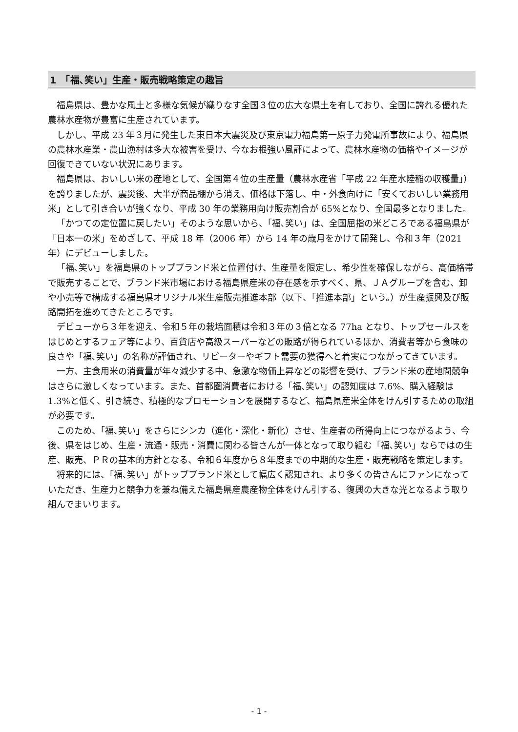1　「福､笑い」生産・販売戦略策定の趣旨
福島県は、豊かな風土と多様な気候が織りなす全国３位の広大な県土を有しており、全国に誇れる優れた農林水産物が豊富に生産されています。
しかし、平成 23 年３月に発生した東日本大震災及び東京電力福島第一原子力発電所事故により、福島県の農林水産業・農山漁村は多大な被害を受け、今なお根強い風評によって、農林水産物の価格やイメージが回復できていない状況にあります。
福島県は、おいしい米の産地として、全国第４位の生産量（農林水産省「平成 22 年産水陸稲の収穫量」）を誇りましたが、震災後、大半が商品棚から消え、価格は下落し、中・外食向けに「安くておいしい業務用米」として引き合いが強くなり、平成 30 年の業務用向け販売割合が 65%となり、全国最多となりました。
「かつての定位置に戻したい」そのような思いから、「福､笑い」は、全国屈指の米どころである福島県が「日本一の米」をめざして、平成 18 年（2006 年）から 14 年の歳月をかけて開発し、令和３年（2021 年）にデビューしました。
「福､笑い」を福島県のトップブランド米と位置付け、生産量を限定し、希少性を確保しながら、高価格帯で販売することで、ブランド米市場における福島県産米の存在感を示すべく、県、ＪＡグループを含む、卸や小売等で構成する福島県オリジナル米生産販売推進本部（以下、「推進本部」という。）が生産振興及び販路開拓を進めてきたところです。
デビューから３年を迎え、令和５年の栽培面積は令和３年の３倍となる 77ha となり、トップセールスをはじめとするフェア等により、百貨店や高級スーパーなどの販路が得られているほか、消費者等から食味の良さや「福､笑い」の名称が評価され、リピーターやギフト需要の獲得へと着実につながってきています。
一方、主食用米の消費量が年々減少する中、急激な物価上昇などの影響を受け、ブランド米の産地間競争はさらに激しくなっています。また、首都圏消費者における「福､笑い」の認知度は 7.6%、購入経験は 1.3%と低く、引き続き、積極的なプロモーションを展開するなど、福島県産米全体をけん引するための取組が必要です。
このため、「福､笑い」をさらにシンカ（進化・深化・新化）させ、生産者の所得向上につながるよう、今後、県をはじめ、生産・流通・販売・消費に関わる皆さんが一体となって取り組む「福､笑い」ならではの生産、販売、ＰＲの基本的方針となる、令和６年度から８年度までの中期的な生産・販売戦略を策定します。
将来的には、「福､笑い」がトップブランド米として幅広く認知され、より多くの皆さんにファンになっていただき、生産力と競争力を兼ね備えた福島県産農産物全体をけん引する、復興の大きな光となるよう取り組んでまいります。
- 1 -